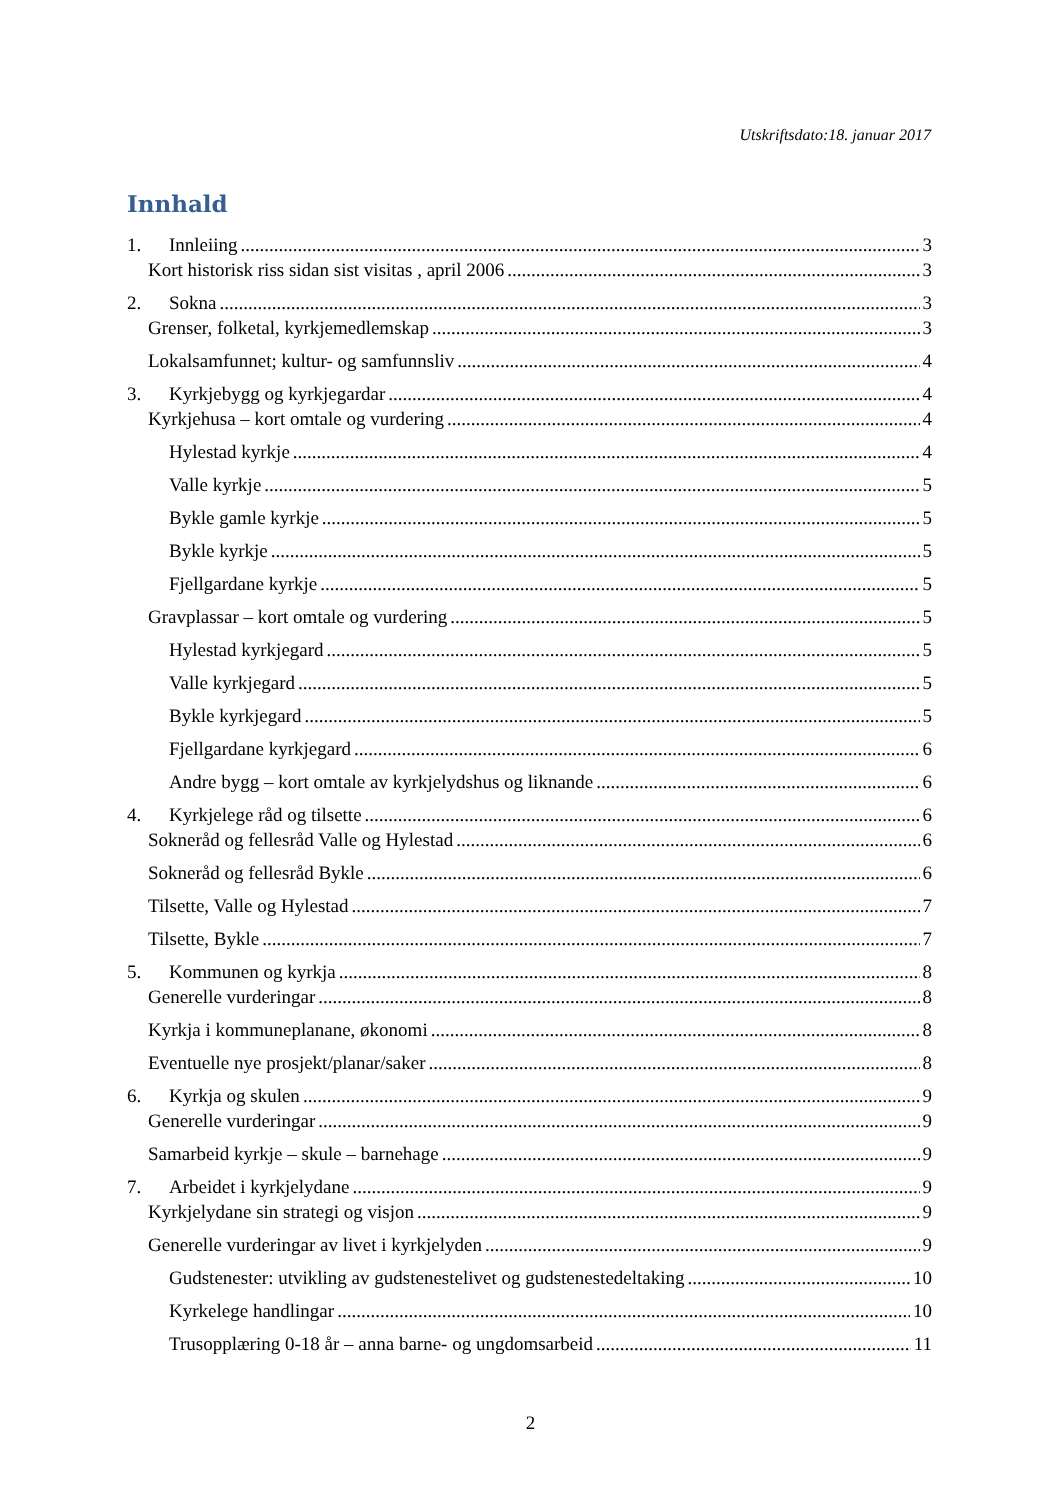Utskriftsdato:18. januar 2017
Innhald
1. Innleiing 3
Kort historisk riss sidan sist visitas , april 2006 3
2. Sokna 3
Grenser, folketal, kyrkjemedlemskap 3
Lokalsamfunnet; kultur- og samfunnsliv 4
3. Kyrkjebygg og kyrkjegardar 4
Kyrkjehusa – kort omtale og vurdering 4
Hylestad kyrkje 4
Valle kyrkje 5
Bykle gamle kyrkje 5
Bykle kyrkje 5
Fjellgardane kyrkje 5
Gravplassar – kort omtale og vurdering 5
Hylestad kyrkjegard 5
Valle kyrkjegard 5
Bykle kyrkjegard 5
Fjellgardane kyrkjegard 6
Andre bygg – kort omtale av kyrkjelydshus og liknande 6
4. Kyrkjelege råd og tilsette 6
Sokneråd og fellesråd Valle og Hylestad 6
Sokneråd og fellesråd Bykle 6
Tilsette, Valle og Hylestad 7
Tilsette, Bykle 7
5. Kommunen og kyrkja 8
Generelle vurderingar 8
Kyrkja i kommuneplanane, økonomi 8
Eventuelle nye prosjekt/planar/saker 8
6. Kyrkja og skulen 9
Generelle vurderingar 9
Samarbeid kyrkje – skule – barnehage 9
7. Arbeidet i kyrkjelydane 9
Kyrkjelydane sin strategi og visjon 9
Generelle vurderingar av livet i kyrkjelyden 9
Gudstenester: utvikling av gudstenestelivet og gudstenestedeltaking 10
Kyrkelege handlingar 10
Trusopplæring 0-18 år – anna barne- og ungdomsarbeid 11
2